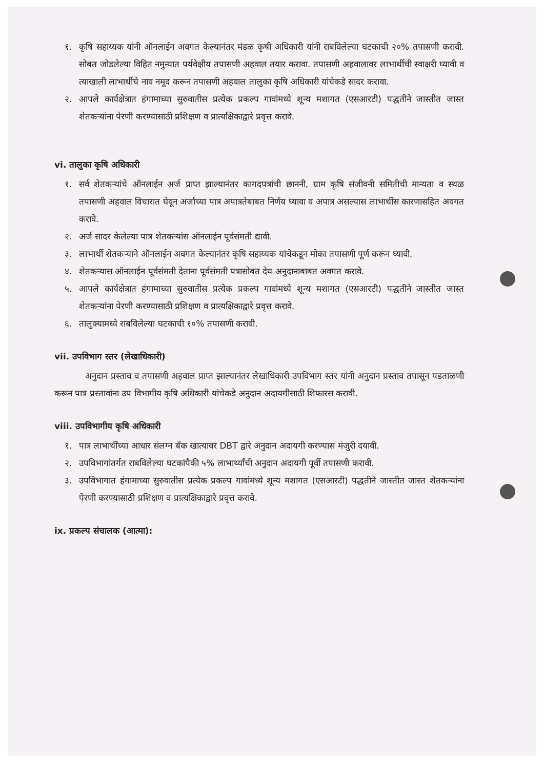१. कृषि सहाय्यक यांनी ऑनलाईन अवगत केल्यानंतर मंडळ कृषी अधिकारी यांनी राबविलेल्या घटकाची २०% तपासणी करावी. सोबत जोडलेल्या विहित नमुन्यात पर्यवेक्षीय तपासणी अहवाल तयार करावा. तपासणी अहवालावर लाभार्थीची स्वाक्षरी घ्यावी व त्याखाली लाभार्थीचे नाव नमूद करून तपासणी अहवाल तालुका कृषि अधिकारी यांचेकडे सादर करावा.
२. आपले कार्यक्षेत्रात हंगामाच्या सुरुवातीस प्रत्येक प्रकल्प गावांमध्ये शून्य मशागत (एसआरटी) पद्धतीने जास्तीत जास्त शेतकऱ्यांना पेरणी करण्यासाठी प्रशिक्षण व प्रात्यक्षिकाद्वारे प्रवृत्त करावे.
vi. तालुका कृषि अधिकारी
१. सर्व शेतकऱ्यांचे ऑनलाईन अर्ज प्राप्त झाल्यानंतर कागदपत्रांची छाननी, ग्राम कृषि संजीवनी समितीची मान्यता व स्थळ तपासणी अहवाल विचारात घेवून अर्जाच्या पात्र अपात्रतेबाबत निर्णय घ्यावा व अपात्र असल्यास लाभार्थीस कारणासहित अवगत करावे.
२. अर्ज सादर केलेल्या पात्र शेतकऱ्यांस ऑनलाईन पूर्वसंमती द्यावी.
३. लाभार्थी शेतकऱ्याने ऑनलाईन अवगत केल्यानंतर कृषि सहाय्यक यांचेकडून मोका तपासणी पूर्ण करून घ्यावी.
४. शेतकऱ्यास ऑनलाईन पूर्वसंमती देताना पूर्वसंमती पत्रासोबत देय अनुदानाबाबत अवगत करावे.
५. आपले कार्यक्षेत्रात हंगामाच्या सुरुवातीस प्रत्येक प्रकल्प गावांमध्ये शून्य मशागत (एसआरटी) पद्धतीने जास्तीत जास्त शेतकऱ्यांना पेरणी करण्यासाठी प्रशिक्षण व प्रात्यक्षिकाद्वारे प्रवृत्त करावे.
६. तालुक्यामध्ये राबविलेल्या घटकाची १०% तपासणी करावी.
vii. उपविभाग स्तर (लेखाधिकारी)
अनुदान प्रस्ताव व तपासणी अहवाल प्राप्त झाल्यानंतर लेखाधिकारी उपविभाग स्तर यांनी अनुदान प्रस्ताव तपासून पडताळणी करून पात्र प्रस्तावांना उप विभागीय कृषि अधिकारी यांचेकडे अनुदान अदायगीसाठी शिफारस करावी.
viii. उपविभागीय कृषि अधिकारी
१. पात्र लाभार्थींच्या आधार संलग्न बँक खात्यावर DBT द्वारे अनुदान अदायगी करण्यास मंजुरी दयावी.
२. उपविभागांतर्गत राबविलेल्या घटकांपैकी ५% लाभार्थ्यांची अनुदान अदायगी पूर्वी तपासणी करावी.
३. उपविभागात हंगामाच्या सुरुवातीस प्रत्येक प्रकल्प गावांमध्ये शून्य मशागत (एसआरटी) पद्धतीने जास्तीत जास्त शेतकऱ्यांना पेरणी करण्यासाठी प्रशिक्षण व प्रात्यक्षिकाद्वारे प्रवृत्त करावे.
ix. प्रकल्प संचालक (आत्मा):